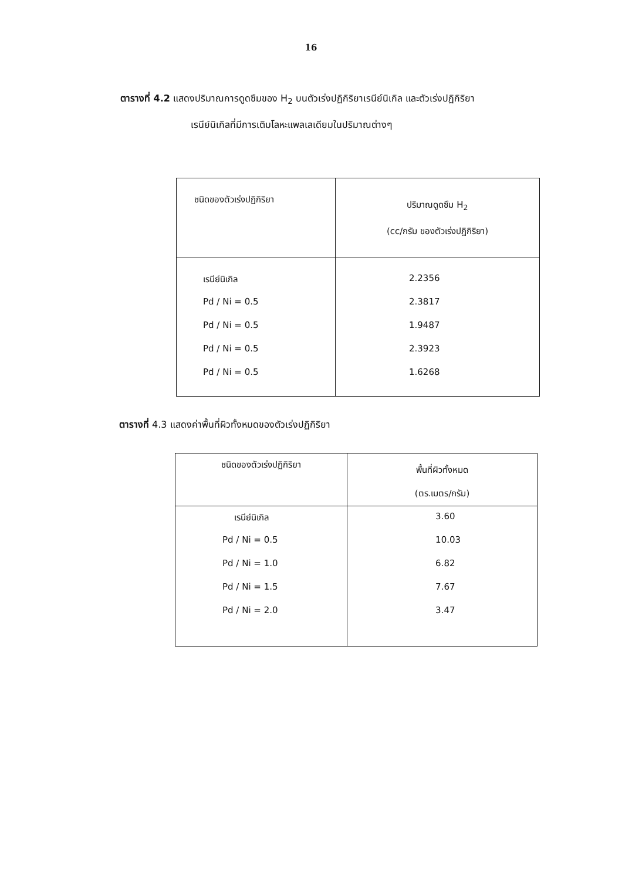16
ตารางที่ 4.2 แสดงปริมาณการดูดซึมของ H<sub>2</sub> บนตัวเร่งปฏิกิริยาเรนีย์นิเกิล และตัวเร่งปฏิกิริยา
เรนีย์นิเกิลที่มีการเติมโลหะแพลเลเดียมในปริมาณต่างๆ
| ชนิดของตัวเร่งปฏิกิริยา | ปริมาณดูดซึม H<sub>2</sub> (cc/กรัม ของตัวเร่งปฏิกิริยา) |
| --- | --- |
| เรนีย์นิเกิล Pd / Ni = 0.5 Pd / Ni = 0.5 Pd / Ni = 0.5 Pd / Ni = 0.5 | 2.2356 2.3817 1.9487 2.3923 1.6268 |
ตารางที่ 4.3 แสดงค่าพื้นที่ผิวทั้งหมดของตัวเร่งปฏิกิริยา
| ชนิดของตัวเร่งปฏิกิริยา | พื้นที่ผิวทั้งหมด (ตร.เมตร/กรัม) |
| --- | --- |
| เรนีย์นิเกิล Pd / Ni = 0.5 Pd / Ni = 1.0 Pd / Ni = 1.5 Pd / Ni = 2.0 | 3.60 10.03 6.82 7.67 3.47 |